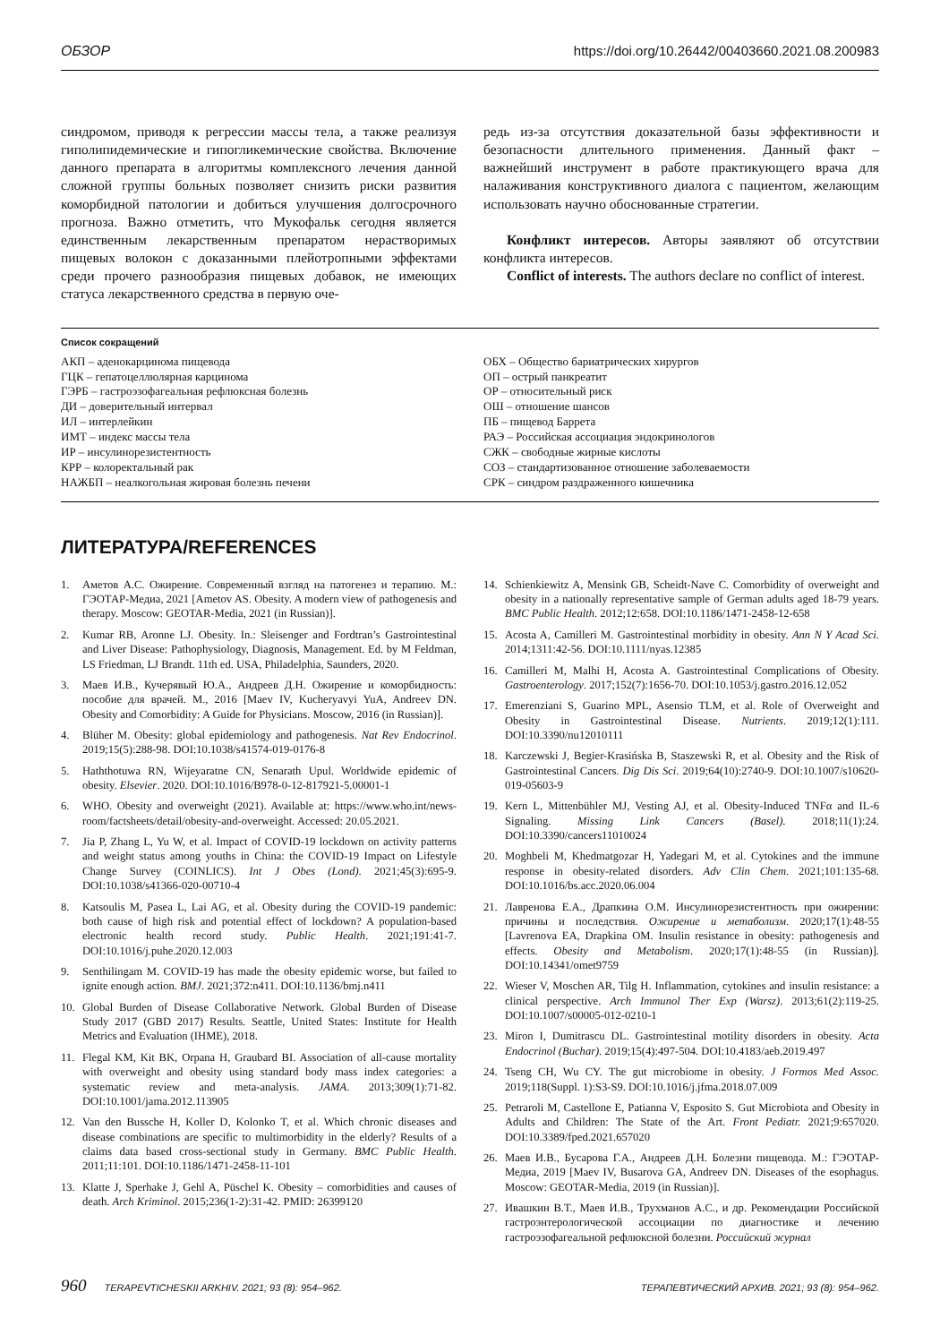ОБЗОР https://doi.org/10.26442/00403660.2021.08.200983
синдромом, приводя к регрессии массы тела, а также реализуя гиполипидемические и гипогликемические свойства. Включение данного препарата в алгоритмы комплексного лечения данной сложной группы больных позволяет снизить риски развития коморбидной патологии и добиться улучшения долгосрочного прогноза. Важно отметить, что Мукофальк сегодня является единственным лекарственным препаратом нерастворимых пищевых волокон с доказанными плейотропными эффектами среди прочего разнообразия пищевых добавок, не имеющих статуса лекарственного средства в первую оче-
редь из-за отсутствия доказательной базы эффективности и безопасности длительного применения. Данный факт – важнейший инструмент в работе практикующего врача для налаживания конструктивного диалога с пациентом, желающим использовать научно обоснованные стратегии.
Конфликт интересов. Авторы заявляют об отсутствии конфликта интересов.
Conflict of interests. The authors declare no conflict of interest.
Список сокращений
АКП – аденокарцинома пищевода
ГЦК – гепатоцеллюлярная карцинома
ГЭРБ – гастроэзофагеальная рефлюксная болезнь
ДИ – доверительный интервал
ИЛ – интерлейкин
ИМТ – индекс массы тела
ИР – инсулинорезистентность
КРР – колоректальный рак
НАЖБП – неалкогольная жировая болезнь печени
ОБХ – Общество бариатрических хирургов
ОП – острый панкреатит
ОР – относительный риск
ОШ – отношение шансов
ПБ – пищевод Баррета
РАЭ – Российская ассоциация эндокринологов
СЖК – свободные жирные кислоты
СОЗ – стандартизованное отношение заболеваемости
СРК – синдром раздраженного кишечника
ЛИТЕРАТУРА/REFERENCES
1. Аметов А.С. Ожирение. Современный взгляд на патогенез и терапию. М.: ГЭОТАР-Медиа, 2021 [Ametov AS. Obesity. A modern view of pathogenesis and therapy. Moscow: GEOTAR-Media, 2021 (in Russian)].
2. Kumar RB, Aronne LJ. Obesity. In.: Sleisenger and Fordtran’s Gastrointestinal and Liver Disease: Pathophysiology, Diagnosis, Management. Ed. by M Feldman, LS Friedman, LJ Brandt. 11th ed. USA, Philadelphia, Saunders, 2020.
3. Маев И.В., Кучерявый Ю.А., Андреев Д.Н. Ожирение и коморбидность: пособие для врачей. М., 2016 [Maev IV, Kucheryavyi YuA, Andreev DN. Obesity and Comorbidity: A Guide for Physicians. Moscow, 2016 (in Russian)].
4. Blüher M. Obesity: global epidemiology and pathogenesis. Nat Rev Endocrinol. 2019;15(5):288-98. DOI:10.1038/s41574-019-0176-8
5. Haththotuwa RN, Wijeyaratne CN, Senarath Upul. Worldwide epidemic of obesity. Elsevier. 2020. DOI:10.1016/B978-0-12-817921-5.00001-1
6. WHO. Obesity and overweight (2021). Available at: https://www.who.int/news-room/factsheets/detail/obesity-and-overweight. Accessed: 20.05.2021.
7. Jia P, Zhang L, Yu W, et al. Impact of COVID-19 lockdown on activity patterns and weight status among youths in China: the COVID-19 Impact on Lifestyle Change Survey (COINLICS). Int J Obes (Lond). 2021;45(3):695-9. DOI:10.1038/s41366-020-00710-4
8. Katsoulis M, Pasea L, Lai AG, et al. Obesity during the COVID-19 pandemic: both cause of high risk and potential effect of lockdown? A population-based electronic health record study. Public Health. 2021;191:41-7. DOI:10.1016/j.puhe.2020.12.003
9. Senthilingam M. COVID-19 has made the obesity epidemic worse, but failed to ignite enough action. BMJ. 2021;372:n411. DOI:10.1136/bmj.n411
10. Global Burden of Disease Collaborative Network. Global Burden of Disease Study 2017 (GBD 2017) Results. Seattle, United States: Institute for Health Metrics and Evaluation (IHME), 2018.
11. Flegal KM, Kit BK, Orpana H, Graubard BI. Association of all-cause mortality with overweight and obesity using standard body mass index categories: a systematic review and meta-analysis. JAMA. 2013;309(1):71-82. DOI:10.1001/jama.2012.113905
12. Van den Bussche H, Koller D, Kolonko T, et al. Which chronic diseases and disease combinations are specific to multimorbidity in the elderly? Results of a claims data based cross-sectional study in Germany. BMC Public Health. 2011;11:101. DOI:10.1186/1471-2458-11-101
13. Klatte J, Sperhake J, Gehl A, Püschel K. Obesity – comorbidities and causes of death. Arch Kriminol. 2015;236(1-2):31-42. PMID: 26399120
14. Schienkiewitz A, Mensink GB, Scheidt-Nave C. Comorbidity of overweight and obesity in a nationally representative sample of German adults aged 18-79 years. BMC Public Health. 2012;12:658. DOI:10.1186/1471-2458-12-658
15. Acosta A, Camilleri M. Gastrointestinal morbidity in obesity. Ann N Y Acad Sci. 2014;1311:42-56. DOI:10.1111/nyas.12385
16. Camilleri M, Malhi H, Acosta A. Gastrointestinal Complications of Obesity. Gastroenterology. 2017;152(7):1656-70. DOI:10.1053/j.gastro.2016.12.052
17. Emerenziani S, Guarino MPL, Asensio TLM, et al. Role of Overweight and Obesity in Gastrointestinal Disease. Nutrients. 2019;12(1):111. DOI:10.3390/nu12010111
18. Karczewski J, Begier-Krasińska B, Staszewski R, et al. Obesity and the Risk of Gastrointestinal Cancers. Dig Dis Sci. 2019;64(10):2740-9. DOI:10.1007/s10620-019-05603-9
19. Kern L, Mittenbühler MJ, Vesting AJ, et al. Obesity-Induced TNFα and IL-6 Signaling. Missing Link Cancers (Basel). 2018;11(1):24. DOI:10.3390/cancers11010024
20. Moghbeli M, Khedmatgozar H, Yadegari M, et al. Cytokines and the immune response in obesity-related disorders. Adv Clin Chem. 2021;101:135-68. DOI:10.1016/bs.acc.2020.06.004
21. Лавренова Е.А., Драпкина О.М. Инсулинорезистентность при ожирении: причины и последствия. Ожирение и метаболизм. 2020;17(1):48-55 [Lavrenova EA, Drapkina OM. Insulin resistance in obesity: pathogenesis and effects. Obesity and Metabolism. 2020;17(1):48-55 (in Russian)]. DOI:10.14341/omet9759
22. Wieser V, Moschen AR, Tilg H. Inflammation, cytokines and insulin resistance: a clinical perspective. Arch Immunol Ther Exp (Warsz). 2013;61(2):119-25. DOI:10.1007/s00005-012-0210-1
23. Miron I, Dumitrascu DL. Gastrointestinal motility disorders in obesity. Acta Endocrinol (Buchar). 2019;15(4):497-504. DOI:10.4183/aeb.2019.497
24. Tseng CH, Wu CY. The gut microbiome in obesity. J Formos Med Assoc. 2019;118(Suppl. 1):S3-S9. DOI:10.1016/j.jfma.2018.07.009
25. Petraroli M, Castellone E, Patianna V, Esposito S. Gut Microbiota and Obesity in Adults and Children: The State of the Art. Front Pediatr. 2021;9:657020. DOI:10.3389/fped.2021.657020
26. Маев И.В., Бусарова Г.А., Андреев Д.Н. Болезни пищевода. М.: ГЭОТАР-Медиа, 2019 [Maev IV, Busarova GA, Andreev DN. Diseases of the esophagus. Moscow: GEOTAR-Media, 2019 (in Russian)].
27. Ивашкин В.Т., Маев И.В., Трухманов А.С., и др. Рекомендации Российской гастроэнтерологической ассоциации по диагностике и лечению гастроэзофагеальной рефлюксной болезни. Российский журнал
960 TERAPEVTICHESKII ARKHIV. 2021; 93 (8): 954–962. ТЕРАПЕВТИЧЕСКИЙ АРХИВ. 2021; 93 (8): 954–962.